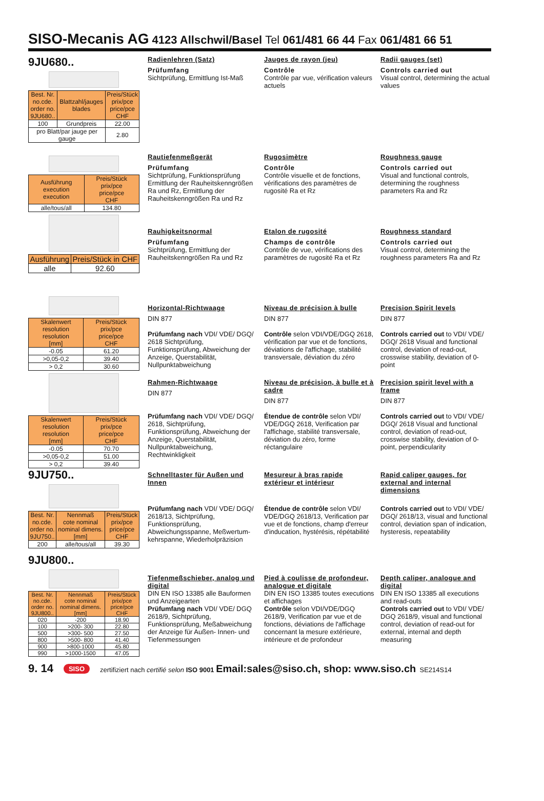SISO-Mecanis AG 4123 Allschwil/Basel Tel 061/481 66 44 Fax 061/481 66 51
9JU680..
| Best. Nr. no.cde. order no. 9JU680.. | Blattzahl/jauges blades | Preis/Stück prix/pce price/pce CHF |
| --- | --- | --- |
| 100 | Grundpreis | 22.00 |
| pro Blatt/par jauge per gauge | | 2.80 |
Radienlehren (Satz)
Prüfumfang
Sichtprüfung, Ermittlung Ist-Maß
Jauges de rayon (jeu)
Contrôle
Contrôle par vue, vérification valeurs actuels
Radii gauges (set)
Controls carried out
Visual control, determining the actual values
| Ausführung execution execution | Preis/Stück prix/pce price/pce CHF |
| --- | --- |
| alle/tous/all | 134.80 |
Rautiefenmeßgerät
Prüfumfang
Sichtprüfung, Funktionsprüfung Ermittlung der Rauheitskenngrößen Ra und Rz, Ermittlung der Rauheitskenngrößen Ra und Rz
Rugosimètre
Contrôle
Contrôle visuelle et de fonctions, vérifications des paramètres de rugosité Ra et Rz
Roughness gauge
Controls carried out
Visual and functional controls, determining the roughness parameters Ra and Rz
| Ausführung | Preis/Stück in CHF |
| --- | --- |
| alle | 92.60 |
Rauhigkeitsnormal
Prüfumfang
Sichtprüfung, Ermittlung der Rauheitskenngrößen Ra und Rz
Etalon de rugosité
Champs de contrôle
Contrôle de vue, vérifications des paramètres de rugosité Ra et Rz
Roughness standard
Controls carried out
Visual control, determining the roughness parameters Ra and Rz
| Skalenwert resolution resolution [mm] | Preis/Stück prix/pce price/pce CHF |
| --- | --- |
| -0.05 | 61.20 |
| >0,05-0,2 | 39.40 |
| > 0,2 | 30.60 |
Horizontal-Richtwaage
DIN 877
Prüfumfang nach VDI/ VDE/ DGQ/ 2618 Sichtprüfung, Funktionsprüfung, Abweichung der Anzeige, Querstabilität, Nullpunktabweichung
Niveau de précision à bulle
DIN 877
Contrôle selon VDI/VDE/DGQ 2618, vérification par vue et de fonctions, déviations de l'affichage, stabilité transversale, déviation du zéro
Precision Spirit levels
DIN 877
Controls carried out to VDI/ VDE/ DGQ/ 2618 Visual and functional control, deviation of read-out, crosswise stability, deviation of 0-point
| Skalenwert resolution resolution [mm] | Preis/Stück prix/pce price/pce CHF |
| --- | --- |
| -0.05 | 70.70 |
| >0,05-0,2 | 51.00 |
| > 0,2 | 39.40 |
Rahmen-Richtwaage
DIN 877
Prüfumfang nach VDI/ VDE/ DGQ/ 2618, Sichtprüfung, Funktionsprüfung, Abweichung der Anzeige, Querstabilität, Nullpunktabweichung, Rechtwinkligkeit
Niveau de précision, à bulle et à cadre
DIN 877
Étendue de contrôle selon VDI/ VDE/DGQ 2618, Verification par l'affichage, stabilité transversale, déviation du zéro, forme réctangulaire
Precision spirit level with a frame
DIN 877
Controls carried out to VDI/ VDE/ DGQ/ 2618 Visual and functional control, deviation of read-out, crosswise stability, deviation of 0-point, perpendicularity
9JU750..
| Best. Nr. no.cde. order no. 9JU750.. | Nennmaß cote nominal nominal dimens. [mm] | Preis/Stück prix/pce price/pce CHF |
| --- | --- | --- |
| 200 | alle/tous/all | 39.30 |
Schnelltaster für Außen und Innen
Prüfumfang nach VDI/ VDE/ DGQ/ 2618/13, Sichtprüfung, Funktionsprüfung, Abweichungsspanne, Meßwertum-kehrspanne, Wiederholpräzision
Mesureur à bras rapide extérieur et intérieur
Étendue de contrôle selon VDI/ VDE/DGQ 2618/13, Verification par vue et de fonctions, champ d'erreur d'inducation, hystérésis, répétabilité
Rapid caliper gauges, for external and internal dimensions
Controls carried out to VDI/ VDE/ DGQ/ 2618/13, visual and functional control, deviation span of indication, hysteresis, repeatability
9JU800..
| Best. Nr. no.cde. order no. 9JU800.. | Nennmaß cote nominal nominal dimens. [mm] | Preis/Stück prix/pce price/pce CHF |
| --- | --- | --- |
| 020 | -200 | 18.90 |
| 100 | >200- 300 | 22.80 |
| 500 | >300- 500 | 27.50 |
| 800 | >500- 800 | 41.40 |
| 900 | >800-1000 | 45.80 |
| 990 | >1000-1500 | 47.05 |
Tiefenmeßschieber, analog und digital
DIN EN ISO 13385 alle Bauformen und Anzeigearten
Prüfumfang nach VDI/ VDE/ DGQ 2618/9, Sichtprüfung, Funktionsprüfung, Meßabweichung der Anzeige für Außen- Innen- und Tiefenmessungen
Pied à coulisse de profondeur, analogue et digitale
DIN EN ISO 13385 toutes executions et affichages
Contrôle selon VDI/VDE/DGQ 2618/9, Verification par vue et de fonctions, déviations de l'affichage concernant la mesure extérieure, intérieure et de profondeur
Depth caliper, analogue and digital
DIN EN ISO 13385 all executions and read-outs
Controls carried out to VDI/ VDE/ DGQ 2618/9, visual and functional control, deviation of read-out for external, internal and depth measuring
9. 14 SISO zertifiziert nach certifié selon ISO 9001 Email:sales@siso.ch, shop: www.siso.ch SE214S14